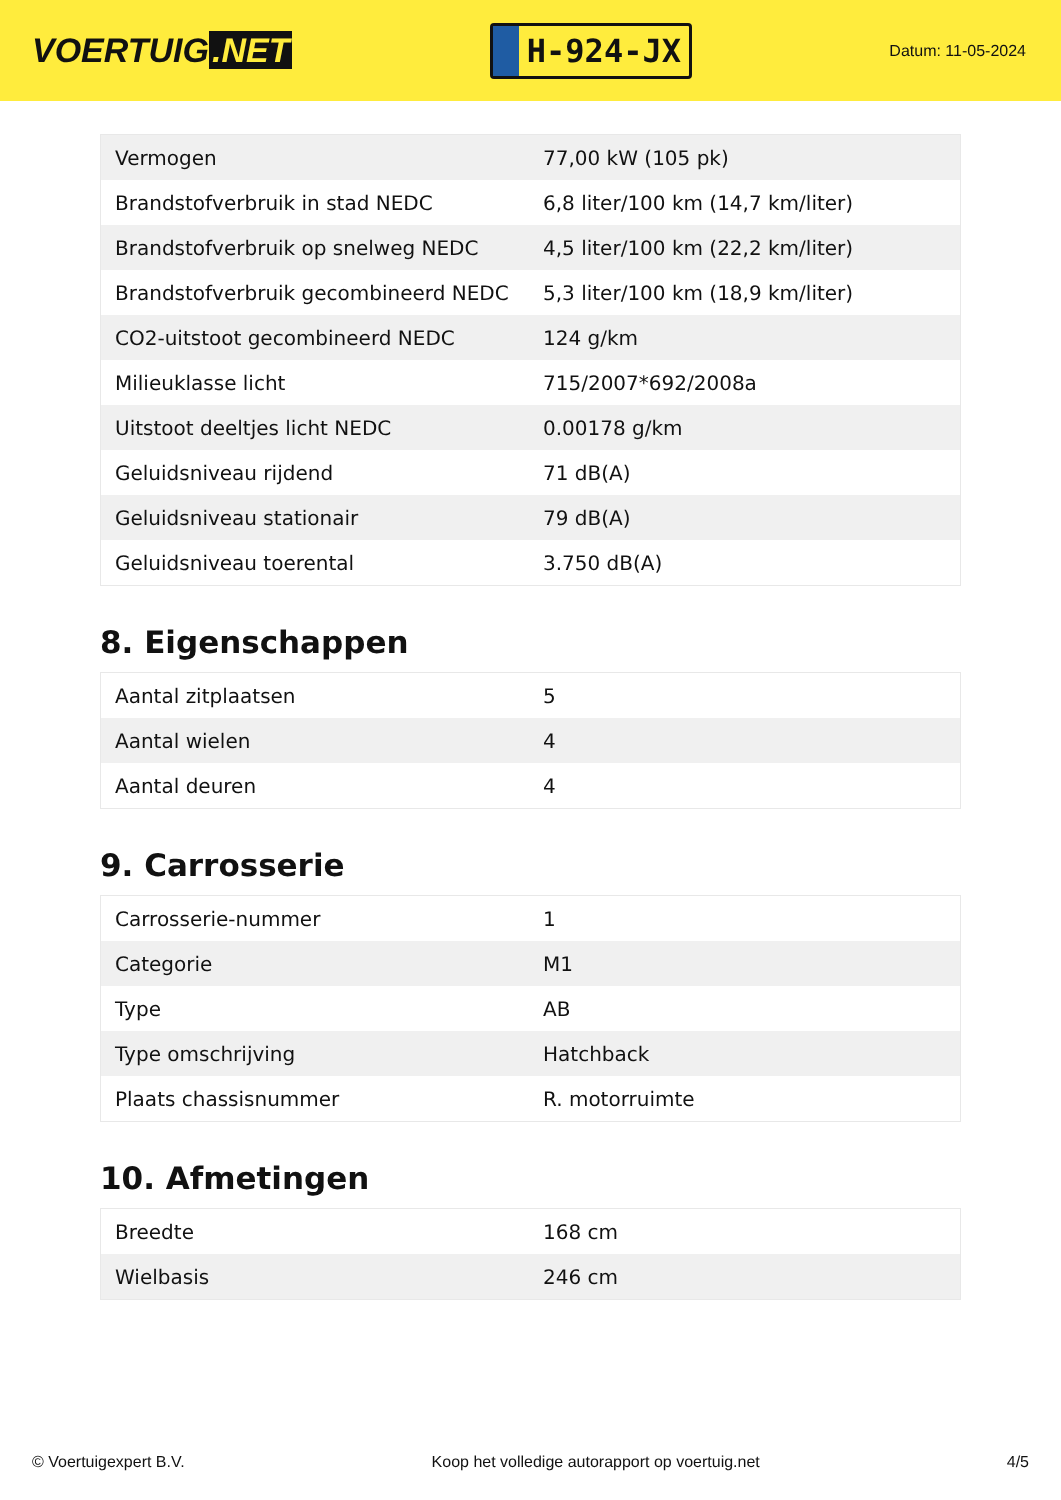VOERTUIG.NET
H-924-JX
Datum: 11-05-2024
| Vermogen | 77,00 kW (105 pk) |
| Brandstofverbruik in stad NEDC | 6,8 liter/100 km (14,7 km/liter) |
| Brandstofverbruik op snelweg NEDC | 4,5 liter/100 km (22,2 km/liter) |
| Brandstofverbruik gecombineerd NEDC | 5,3 liter/100 km (18,9 km/liter) |
| CO2-uitstoot gecombineerd NEDC | 124 g/km |
| Milieuklasse licht | 715/2007*692/2008a |
| Uitstoot deeltjes licht NEDC | 0.00178 g/km |
| Geluidsniveau rijdend | 71 dB(A) |
| Geluidsniveau stationair | 79 dB(A) |
| Geluidsniveau toerental | 3.750 dB(A) |
8. Eigenschappen
| Aantal zitplaatsen | 5 |
| Aantal wielen | 4 |
| Aantal deuren | 4 |
9. Carrosserie
| Carrosserie-nummer | 1 |
| Categorie | M1 |
| Type | AB |
| Type omschrijving | Hatchback |
| Plaats chassisnummer | R. motorruimte |
10. Afmetingen
| Breedte | 168 cm |
| Wielbasis | 246 cm |
© Voertuigexpert B.V. Koop het volledige autorapport op voertuig.net 4/5